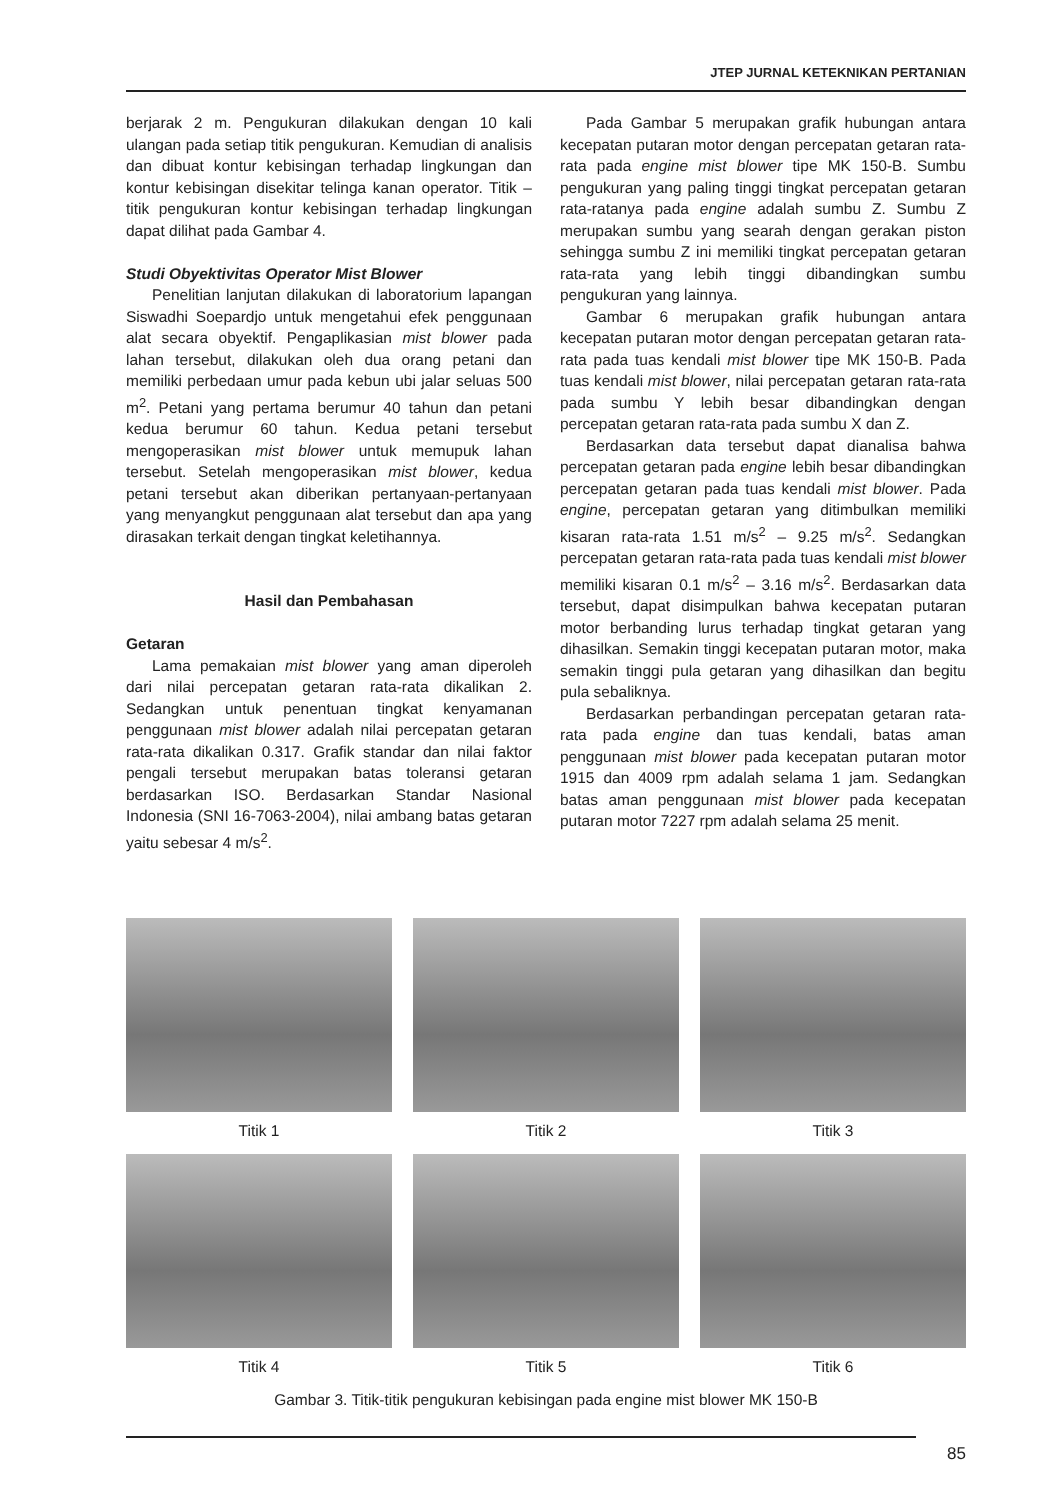JTEP JURNAL KETEKNIKAN PERTANIAN
berjarak 2 m. Pengukuran dilakukan dengan 10 kali ulangan pada setiap titik pengukuran. Kemudian di analisis dan dibuat kontur kebisingan terhadap lingkungan dan kontur kebisingan disekitar telinga kanan operator. Titik – titik pengukuran kontur kebisingan terhadap lingkungan dapat dilihat pada Gambar 4.
Studi Obyektivitas Operator Mist Blower
Penelitian lanjutan dilakukan di laboratorium lapangan Siswadhi Soepardjo untuk mengetahui efek penggunaan alat secara obyektif. Pengaplikasian mist blower pada lahan tersebut, dilakukan oleh dua orang petani dan memiliki perbedaan umur pada kebun ubi jalar seluas 500 m<sup>2</sup>. Petani yang pertama berumur 40 tahun dan petani kedua berumur 60 tahun. Kedua petani tersebut mengoperasikan mist blower untuk memupuk lahan tersebut. Setelah mengoperasikan mist blower, kedua petani tersebut akan diberikan pertanyaan-pertanyaan yang menyangkut penggunaan alat tersebut dan apa yang dirasakan terkait dengan tingkat keletihannya.
Hasil dan Pembahasan
Getaran
Lama pemakaian mist blower yang aman diperoleh dari nilai percepatan getaran rata-rata dikalikan 2. Sedangkan untuk penentuan tingkat kenyamanan penggunaan mist blower adalah nilai percepatan getaran rata-rata dikalikan 0.317. Grafik standar dan nilai faktor pengali tersebut merupakan batas toleransi getaran berdasarkan ISO. Berdasarkan Standar Nasional Indonesia (SNI 16-7063-2004), nilai ambang batas getaran yaitu sebesar 4 m/s<sup>2</sup>.
Pada Gambar 5 merupakan grafik hubungan antara kecepatan putaran motor dengan percepatan getaran rata-rata pada engine mist blower tipe MK 150-B. Sumbu pengukuran yang paling tinggi tingkat percepatan getaran rata-ratanya pada engine adalah sumbu Z. Sumbu Z merupakan sumbu yang searah dengan gerakan piston sehingga sumbu Z ini memiliki tingkat percepatan getaran rata-rata yang lebih tinggi dibandingkan sumbu pengukuran yang lainnya.
Gambar 6 merupakan grafik hubungan antara kecepatan putaran motor dengan percepatan getaran rata-rata pada tuas kendali mist blower tipe MK 150-B. Pada tuas kendali mist blower, nilai percepatan getaran rata-rata pada sumbu Y lebih besar dibandingkan dengan percepatan getaran rata-rata pada sumbu X dan Z.
Berdasarkan data tersebut dapat dianalisa bahwa percepatan getaran pada engine lebih besar dibandingkan percepatan getaran pada tuas kendali mist blower. Pada engine, percepatan getaran yang ditimbulkan memiliki kisaran rata-rata 1.51 m/s<sup>2</sup> – 9.25 m/s<sup>2</sup>. Sedangkan percepatan getaran rata-rata pada tuas kendali mist blower memiliki kisaran 0.1 m/s<sup>2</sup> – 3.16 m/s<sup>2</sup>. Berdasarkan data tersebut, dapat disimpulkan bahwa kecepatan putaran motor berbanding lurus terhadap tingkat getaran yang dihasilkan. Semakin tinggi kecepatan putaran motor, maka semakin tinggi pula getaran yang dihasilkan dan begitu pula sebaliknya.
Berdasarkan perbandingan percepatan getaran rata-rata pada engine dan tuas kendali, batas aman penggunaan mist blower pada kecepatan putaran motor 1915 dan 4009 rpm adalah selama 1 jam. Sedangkan batas aman penggunaan mist blower pada kecepatan putaran motor 7227 rpm adalah selama 25 menit.
Titik 1 Titik 2 Titik 3
Titik 4 Titik 5 Titik 6
Gambar 3. Titik-titik pengukuran kebisingan pada engine mist blower MK 150-B
85